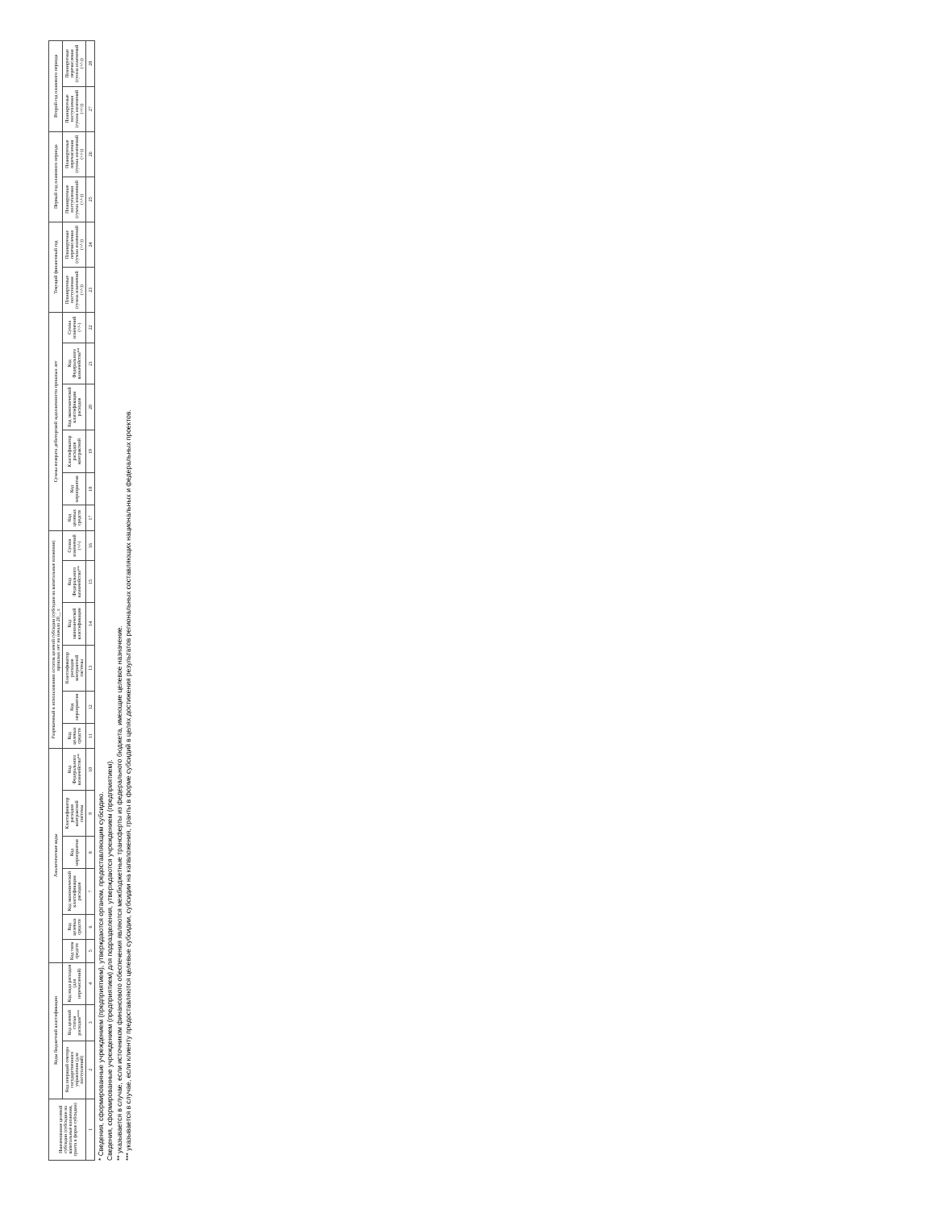| Наименование целевой субсидии (субсидии на капитальные вложения, гранта в форме субсидии) | Коды бюджетной классификации | | | Аналитические коды | | | | | | Разрешенный к использованию остаток целевой субсидии (субсидии на капитальные вложения) прошлых лет на начало 20__ г. | | | | | | Суммы возврата дебиторской задолженности прошлых лет | | | | | | Текущий финансовый год | | Первый год планового периода | | Второй год планового периода | |
| --- | --- | --- | --- | --- | --- | --- | --- | --- | --- | --- | --- | --- | --- | --- | --- | --- | --- | --- | --- | --- | --- | --- | --- | --- | --- | --- | --- |
| | Код операций сектора государственного управления (для поступлений) | Код целевой статьи расходов*** | Код вида расходов (для перечислений) | Код типа средств | Код целевых средств | Код экономической классификации расходов | Код мероприятия | Классификатор расходов контрактной системы | Код Федерального казначейства** | Код целевых средств | Код мероприятия | Классификатор расходов контрактной системы | Код экономической классификации | Код Федерального казначейства** | Сумма изменений (+/-) | Код целевых средств | Код мероприятия | Классификатор расходов контрактной | Код экономической классификации расходов | Код Федерального казначейства** | Сумма изменений (+/-) | Планируемые поступления (сумма изменений (+/-)) | Планируемые перечисления (сумма изменений (+/-)) | Планируемые поступления (сумма изменений (+/-)) | Планируемые перечисления (сумма изменений (+/-)) | Планируемые поступления (сумма изменений (+/-)) | Планируемые перечисления (сумма изменений (+/-)) |
| 1 | 2 | 3 | 4 | 5 | 6 | 7 | 8 | 9 | 10 | 11 | 12 | 13 | 14 | 15 | 16 | 17 | 18 | 19 | 20 | 21 | 22 | 23 | 24 | 25 | 26 | 27 | 28 |
* Сведения, сформированные учреждением (предприятием), утверждаются органом, предоставляющим субсидию.
Сведения, сформированные учреждением (предприятием) для подразделения, утверждаются учреждением (предприятием).
** указывается в случае, если источником финансового обеспечения являются межбюджетные трансферты из федерального бюджета, имеющие целевое назначение.
*** указывается в случае, если клиенту предоставляются целевые субсидии, субсидии на капвложения, гранты в форме субсидий в целях достижения результатов региональных составляющих национальных и федеральных проектов.